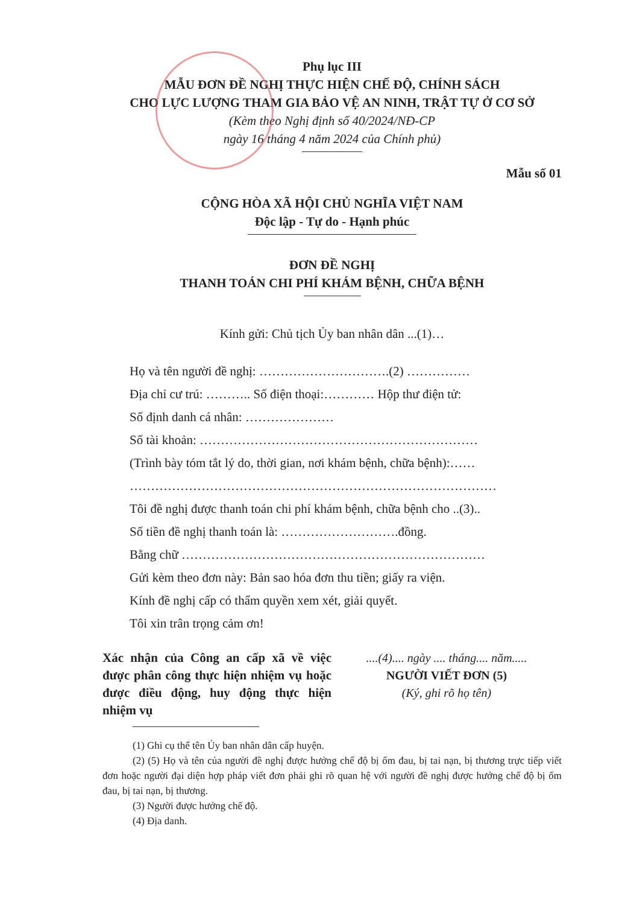Phụ lục III
MẪU ĐƠN ĐỀ NGHỊ THỰC HIỆN CHẾ ĐỘ, CHÍNH SÁCH
CHO LỰC LƯỢNG THAM GIA BẢO VỆ AN NINH, TRẬT TỰ Ở CƠ SỞ
(Kèm theo Nghị định số 40/2024/NĐ-CP
ngày 16 tháng 4 năm 2024 của Chính phủ)
Mẫu số 01
CỘNG HÒA XÃ HỘI CHỦ NGHĨA VIỆT NAM
Độc lập - Tự do - Hạnh phúc
ĐƠN ĐỀ NGHỊ
THANH TOÁN CHI PHÍ KHÁM BỆNH, CHỮA BỆNH
Kính gửi: Chủ tịch Ủy ban nhân dân ...(1)…
Họ và tên người đề nghị: ………………………….(2) ……………
Địa chỉ cư trú: ……….. Số điện thoại:………… Hộp thư điện tử:
Số định danh cá nhân: …………………
Số tài khoản: …………………………………………………………
(Trình bày tóm tắt lý do, thời gian, nơi khám bệnh, chữa bệnh):……
……………………………………………………………………………
Tôi đề nghị được thanh toán chi phí khám bệnh, chữa bệnh cho ..(3)..
Số tiền đề nghị thanh toán là: ……………………….đồng.
Bằng chữ ………………………………………………………………
Gửi kèm theo đơn này: Bản sao hóa đơn thu tiền; giấy ra viện.
Kính đề nghị cấp có thẩm quyền xem xét, giải quyết.
Tôi xin trân trọng cảm ơn!
Xác nhận của Công an cấp xã về việc được phân công thực hiện nhiệm vụ hoặc được điều động, huy động thực hiện nhiệm vụ
....(4).... ngày .... tháng.... năm.....
NGƯỜI VIẾT ĐƠN (5)
(Ký, ghi rõ họ tên)
(1) Ghi cụ thể tên Ủy ban nhân dân cấp huyện.
(2) (5) Họ và tên của người đề nghị được hưởng chế độ bị ốm đau, bị tai nạn, bị thương trực tiếp viết đơn hoặc người đại diện hợp pháp viết đơn phải ghi rõ quan hệ với người đề nghị được hưởng chế độ bị ốm đau, bị tai nạn, bị thương.
(3) Người được hưởng chế độ.
(4) Địa danh.